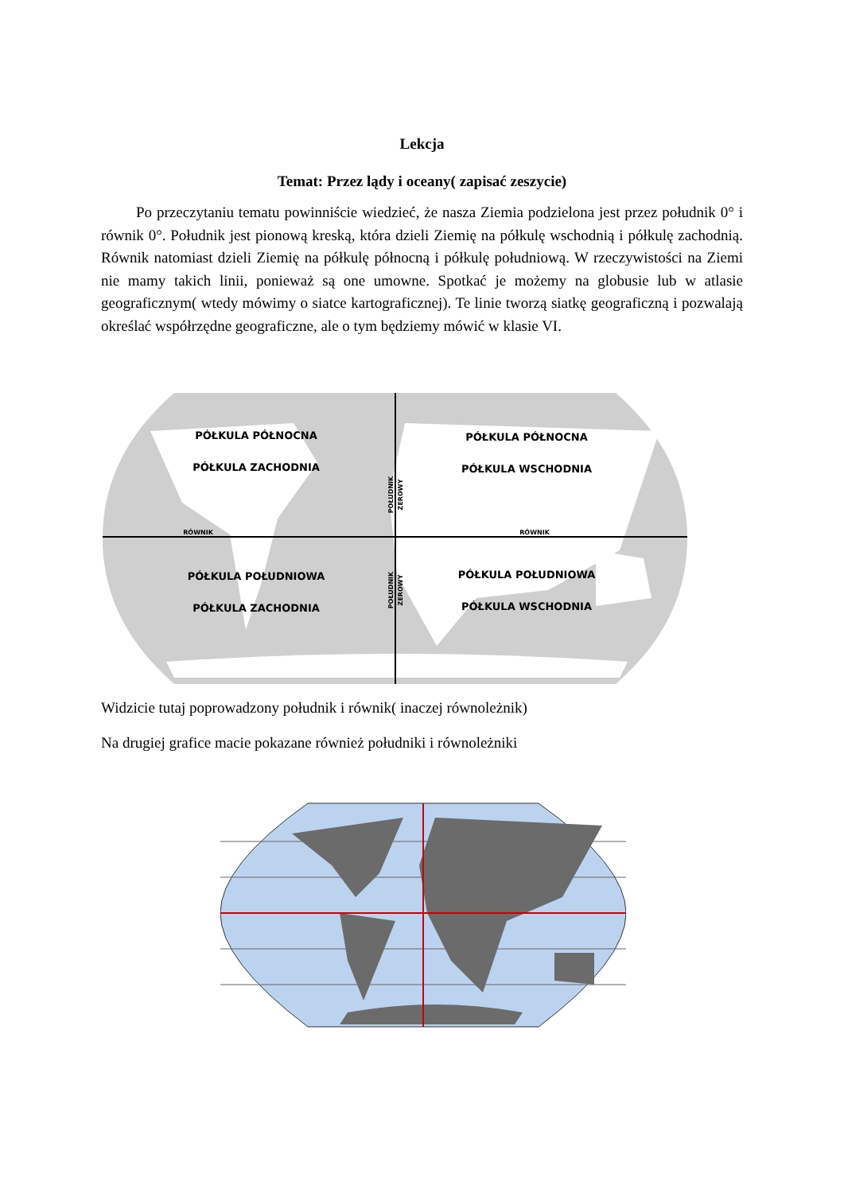Lekcja
Temat: Przez lądy i oceany( zapisać zeszycie)
Po przeczytaniu tematu powinniście wiedzieć, że nasza Ziemia podzielona jest przez południk 0° i równik 0°. Południk jest pionową kreską, która dzieli Ziemię na półkulę wschodnią i półkulę zachodnią. Równik natomiast dzieli Ziemię na półkulę północną i półkulę południową. W rzeczywistości na Ziemi nie mamy takich linii, ponieważ są one umowne. Spotkać je możemy na globusie lub w atlasie geograficznym( wtedy mówimy o siatce kartograficznej). Te linie tworzą siatkę geograficzną i pozwalają określać współrzędne geograficzne, ale o tym będziemy mówić w klasie VI.
PÓŁKULA PÓŁNOCNA
PÓŁKULA ZACHODNIA
PÓŁKULA PÓŁNOCNA
PÓŁKULA WSCHODNIA
PÓŁKULA POŁUDNIOWA
PÓŁKULA ZACHODNIA
PÓŁKULA POŁUDNIOWA
PÓŁKULA WSCHODNIA
RÓWNIK
RÓWNIK
POŁUDNIK
ZEROWY
POŁUDNIK
ZEROWY
Widzicie tutaj poprowadzony południk i równik( inaczej równoleżnik)
Na drugiej grafice macie pokazane również południki i równoleżniki